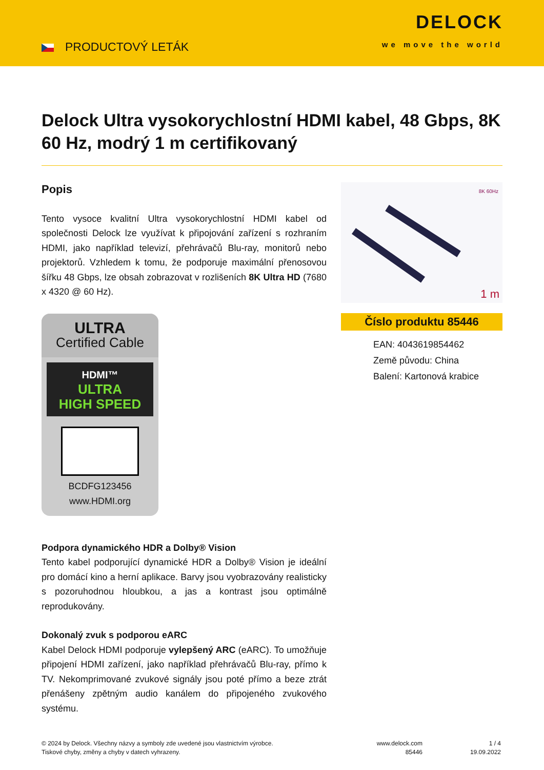PRODUCTOVÝ LETÁK
DELOCK
we move the world
Delock Ultra vysokorychlostní HDMI kabel, 48 Gbps, 8K 60 Hz, modrý 1 m certifikovaný
Popis
Tento vysoce kvalitní Ultra vysokorychlostní HDMI kabel od společnosti Delock lze využívat k připojování zařízení s rozhraním HDMI, jako například televizí, přehrávačů Blu-ray, monitorů nebo projektorů. Vzhledem k tomu, že podporuje maximální přenosovou šířku 48 Gbps, lze obsah zobrazovat v rozlišeních 8K Ultra HD (7680 x 4320 @ 60 Hz).
ULTRA
Certified Cable
HDMI™
ULTRA
HIGH SPEED
BCDFG123456
www.HDMI.org
Podpora dynamického HDR a Dolby® Vision
Tento kabel podporující dynamické HDR a Dolby® Vision je ideální pro domácí kino a herní aplikace. Barvy jsou vyobrazovány realisticky s pozoruhodnou hloubkou, a jas a kontrast jsou optimálně reprodukovány.
Dokonalý zvuk s podporou eARC
Kabel Delock HDMI podporuje vylepšený ARC (eARC). To umožňuje připojení HDMI zařízení, jako například přehrávačů Blu-ray, přímo k TV. Nekomprimované zvukové signály jsou poté přímo a beze ztrát přenášeny zpětným audio kanálem do připojeného zvukového systému.
8K 60Hz
1 m
Číslo produktu 85446
EAN: 4043619854462
Země původu: China
Balení: Kartonová krabice
© 2024 by Delock. Všechny názvy a symboly zde uvedené jsou vlastnictvím výrobce.
Tiskové chyby, změny a chyby v datech vyhrazeny.
www.delock.com
85446
1 / 4
19.09.2022